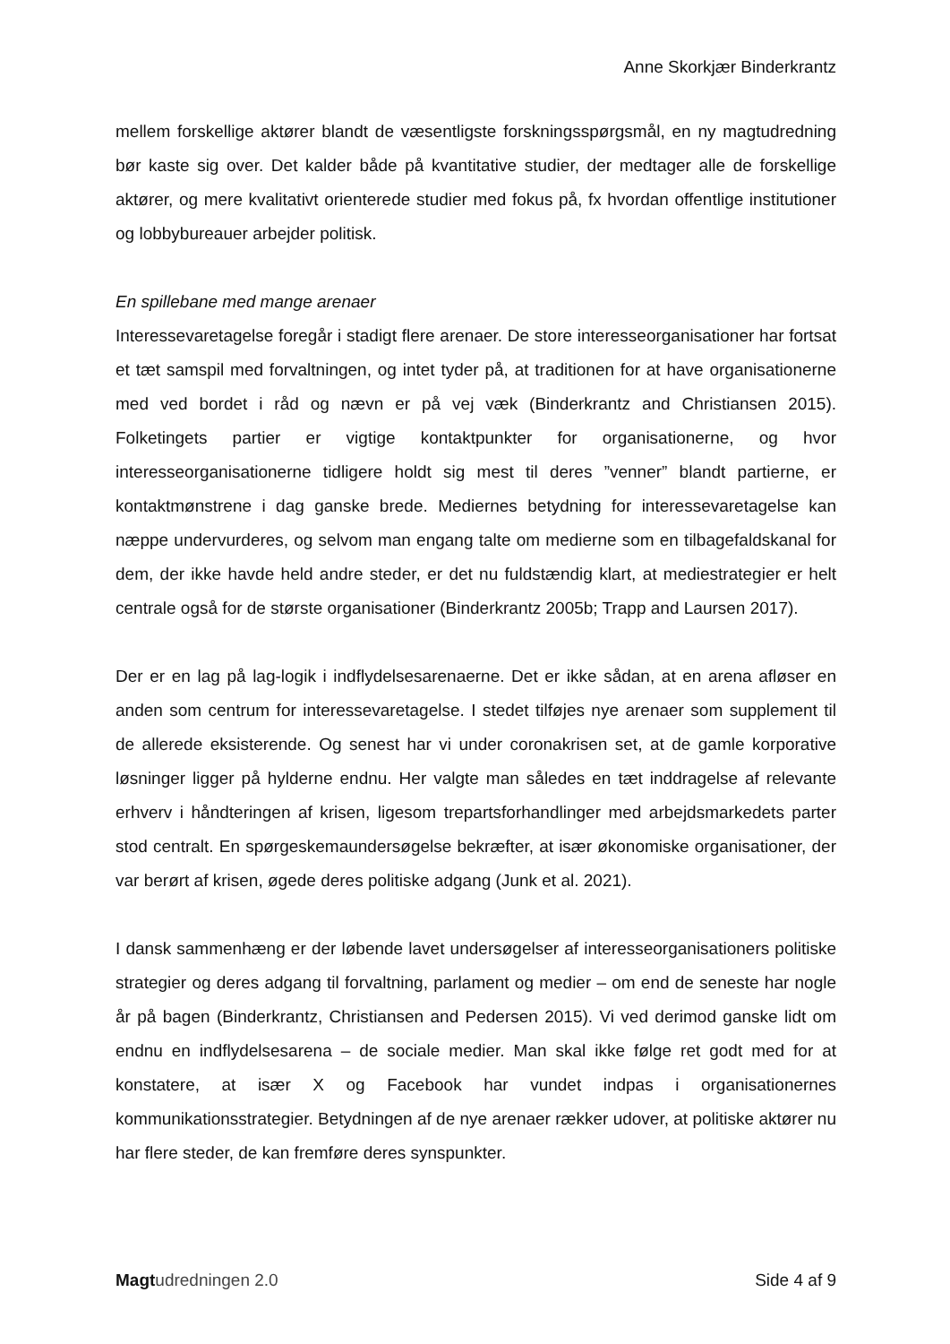Anne Skorkjær Binderkrantz
mellem forskellige aktører blandt de væsentligste forskningsspørgsmål, en ny magtudredning bør kaste sig over. Det kalder både på kvantitative studier, der medtager alle de forskellige aktører, og mere kvalitativt orienterede studier med fokus på, fx hvordan offentlige institutioner og lobbybureauer arbejder politisk.
En spillebane med mange arenaer
Interessevaretagelse foregår i stadigt flere arenaer. De store interesseorganisationer har fortsat et tæt samspil med forvaltningen, og intet tyder på, at traditionen for at have organisationerne med ved bordet i råd og nævn er på vej væk (Binderkrantz and Christiansen 2015). Folketingets partier er vigtige kontaktpunkter for organisationerne, og hvor interesseorganisationerne tidligere holdt sig mest til deres ”venner” blandt partierne, er kontaktmønstrene i dag ganske brede. Mediernes betydning for interessevaretagelse kan næppe undervurderes, og selvom man engang talte om medierne som en tilbagefaldskanal for dem, der ikke havde held andre steder, er det nu fuldstændig klart, at mediestrategier er helt centrale også for de største organisationer (Binderkrantz 2005b; Trapp and Laursen 2017).
Der er en lag på lag-logik i indflydelsesarenaerne. Det er ikke sådan, at en arena afløser en anden som centrum for interessevaretagelse. I stedet tilføjes nye arenaer som supplement til de allerede eksisterende. Og senest har vi under coronakrisen set, at de gamle korporative løsninger ligger på hylderne endnu. Her valgte man således en tæt inddragelse af relevante erhverv i håndteringen af krisen, ligesom trepartsforhandlinger med arbejdsmarkedets parter stod centralt. En spørgeskemaundersøgelse bekræfter, at især økonomiske organisationer, der var berørt af krisen, øgede deres politiske adgang (Junk et al. 2021).
I dansk sammenhæng er der løbende lavet undersøgelser af interesseorganisationers politiske strategier og deres adgang til forvaltning, parlament og medier – om end de seneste har nogle år på bagen (Binderkrantz, Christiansen and Pedersen 2015). Vi ved derimod ganske lidt om endnu en indflydelsesarena – de sociale medier. Man skal ikke følge ret godt med for at konstatere, at især X og Facebook har vundet indpas i organisationernes kommunikationsstrategier. Betydningen af de nye arenaer rækker udover, at politiske aktører nu har flere steder, de kan fremføre deres synspunkter.
Magt udredningen 2.0 Side 4 af 9